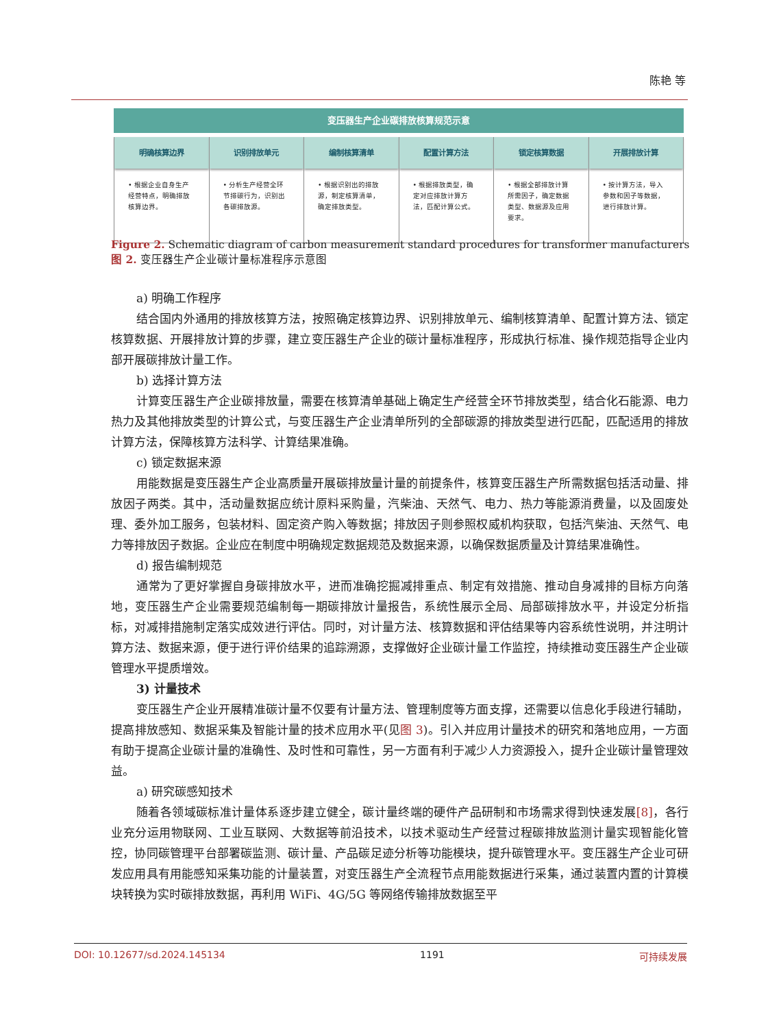陈艳 等
变压器生产企业碳排放核算规范示意
明确核算边界
• 根据企业自身生产经营特点，明确排放核算边界。
识别排放单元
• 分析生产经营全环节排碳行为，识别出各碳排放源。
编制核算清单
• 根据识别出的排放源，制定核算清单，确定排放类型。
配置计算方法
• 根据排放类型，确定对应排放计算方法，匹配计算公式。
锁定核算数据
• 根据全部排放计算所需因子，确定数据类型、数据源及应用要求。
开展排放计算
• 按计算方法，导入参数和因子等数据，进行排放计算。
Figure 2. Schematic diagram of carbon measurement standard procedures for transformer manufacturers
图 2. 变压器生产企业碳计量标准程序示意图
a) 明确工作程序
结合国内外通用的排放核算方法，按照确定核算边界、识别排放单元、编制核算清单、配置计算方法、锁定核算数据、开展排放计算的步骤，建立变压器生产企业的碳计量标准程序，形成执行标准、操作规范指导企业内部开展碳排放计量工作。
b) 选择计算方法
计算变压器生产企业碳排放量，需要在核算清单基础上确定生产经营全环节排放类型，结合化石能源、电力热力及其他排放类型的计算公式，与变压器生产企业清单所列的全部碳源的排放类型进行匹配，匹配适用的排放计算方法，保障核算方法科学、计算结果准确。
c) 锁定数据来源
用能数据是变压器生产企业高质量开展碳排放量计量的前提条件，核算变压器生产所需数据包括活动量、排放因子两类。其中，活动量数据应统计原料采购量，汽柴油、天然气、电力、热力等能源消费量，以及固废处理、委外加工服务，包装材料、固定资产购入等数据；排放因子则参照权威机构获取，包括汽柴油、天然气、电力等排放因子数据。企业应在制度中明确规定数据规范及数据来源，以确保数据质量及计算结果准确性。
d) 报告编制规范
通常为了更好掌握自身碳排放水平，进而准确挖掘减排重点、制定有效措施、推动自身减排的目标方向落地，变压器生产企业需要规范编制每一期碳排放计量报告，系统性展示全局、局部碳排放水平，并设定分析指标，对减排措施制定落实成效进行评估。同时，对计量方法、核算数据和评估结果等内容系统性说明，并注明计算方法、数据来源，便于进行评价结果的追踪溯源，支撑做好企业碳计量工作监控，持续推动变压器生产企业碳管理水平提质增效。
3) 计量技术
变压器生产企业开展精准碳计量不仅要有计量方法、管理制度等方面支撑，还需要以信息化手段进行辅助，提高排放感知、数据采集及智能计量的技术应用水平(见图 3)。引入并应用计量技术的研究和落地应用，一方面有助于提高企业碳计量的准确性、及时性和可靠性，另一方面有利于减少人力资源投入，提升企业碳计量管理效益。
a) 研究碳感知技术
随着各领域碳标准计量体系逐步建立健全，碳计量终端的硬件产品研制和市场需求得到快速发展[8]，各行业充分运用物联网、工业互联网、大数据等前沿技术，以技术驱动生产经营过程碳排放监测计量实现智能化管控，协同碳管理平台部署碳监测、碳计量、产品碳足迹分析等功能模块，提升碳管理水平。变压器生产企业可研发应用具有用能感知采集功能的计量装置，对变压器生产全流程节点用能数据进行采集，通过装置内置的计算模块转换为实时碳排放数据，再利用 WiFi、4G/5G 等网络传输排放数据至平
DOI: 10.12677/sd.2024.145134 1191 可持续发展